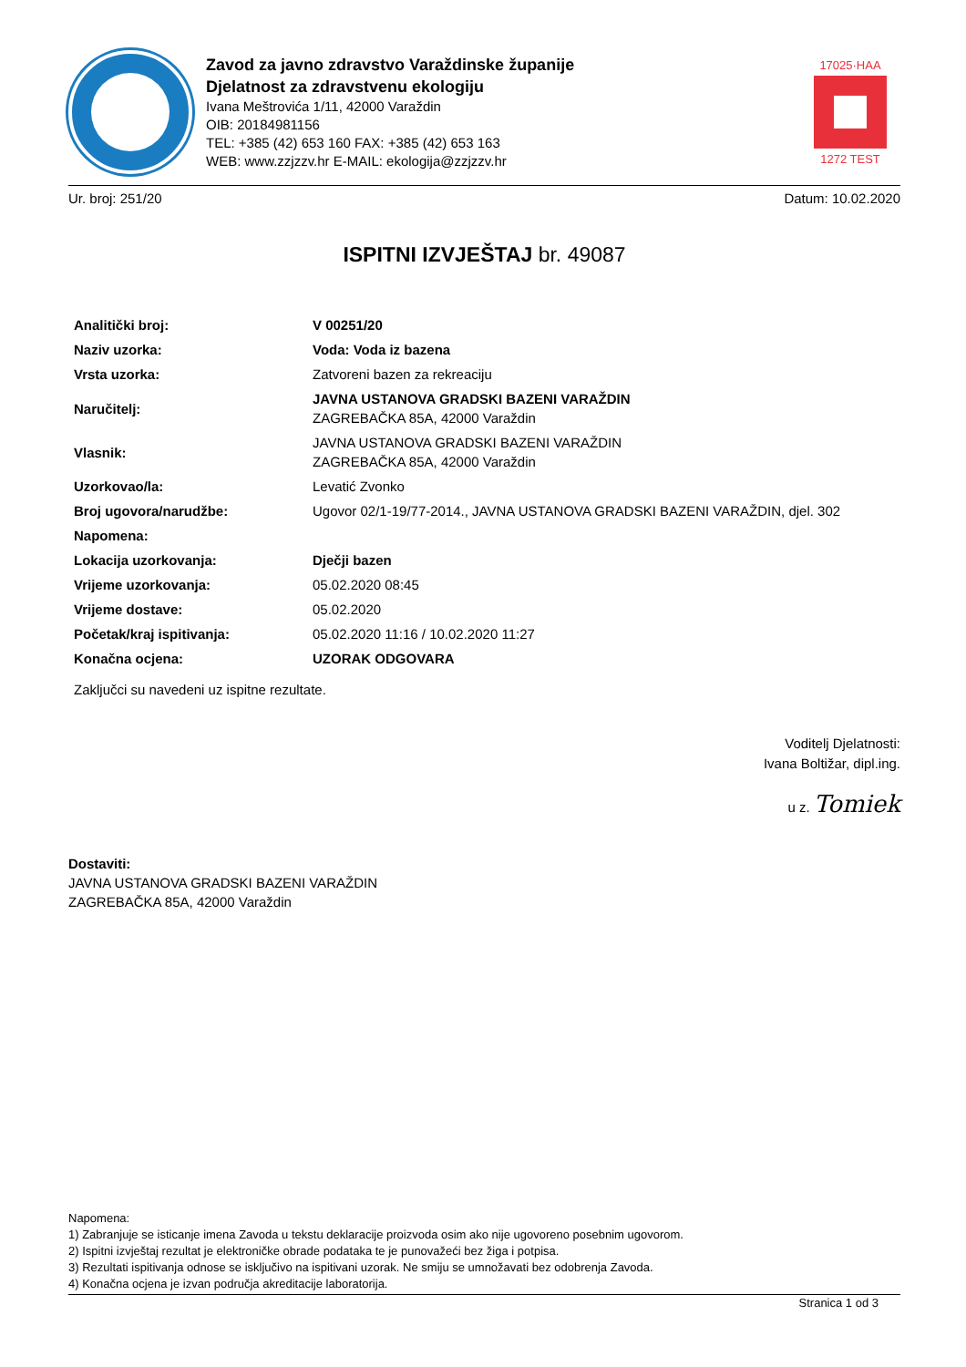Zavod za javno zdravstvo Varaždinske županije
Djelatnost za zdravstvenu ekologiju
Ivana Meštrovića 1/11, 42000 Varaždin
OIB: 20184981156
TEL: +385 (42) 653 160 FAX: +385 (42) 653 163
WEB: www.zzjzzv.hr E-MAIL: ekologija@zzjzzv.hr
17025·HAA
1272 TEST
Ur. broj: 251/20 Datum: 10.02.2020
ISPITNI IZVJEŠTAJ br. 49087
| Analitički broj: | V 00251/20 |
| Naziv uzorka: | Voda: Voda iz bazena |
| Vrsta uzorka: | Zatvoreni bazen za rekreaciju |
| Naručitelj: | JAVNA USTANOVA GRADSKI BAZENI VARAŽDIN ZAGREBAČKA 85A, 42000 Varaždin |
| Vlasnik: | JAVNA USTANOVA GRADSKI BAZENI VARAŽDIN ZAGREBAČKA 85A, 42000 Varaždin |
| Uzorkovao/la: | Levatić Zvonko |
| Broj ugovora/narudžbe: | Ugovor 02/1-19/77-2014., JAVNA USTANOVA GRADSKI BAZENI VARAŽDIN, djel. 302 |
| Napomena: | |
| Lokacija uzorkovanja: | Dječji bazen |
| Vrijeme uzorkovanja: | 05.02.2020 08:45 |
| Vrijeme dostave: | 05.02.2020 |
| Početak/kraj ispitivanja: | 05.02.2020 11:16 / 10.02.2020 11:27 |
| Konačna ocjena: | UZORAK ODGOVARA |
Zaključci su navedeni uz ispitne rezultate.
Voditelj Djelatnosti:
Ivana Boltižar, dipl.ing.
u z. Tomiek
Dostaviti:
JAVNA USTANOVA GRADSKI BAZENI VARAŽDIN
ZAGREBAČKA 85A, 42000 Varaždin
Napomena:
1) Zabranjuje se isticanje imena Zavoda u tekstu deklaracije proizvoda osim ako nije ugovoreno posebnim ugovorom.
2) Ispitni izvještaj rezultat je elektroničke obrade podataka te je punovažeći bez žiga i potpisa.
3) Rezultati ispitivanja odnose se isključivo na ispitivani uzorak. Ne smiju se umnožavati bez odobrenja Zavoda.
4) Konačna ocjena je izvan područja akreditacije laboratorija.
Stranica 1 od 3